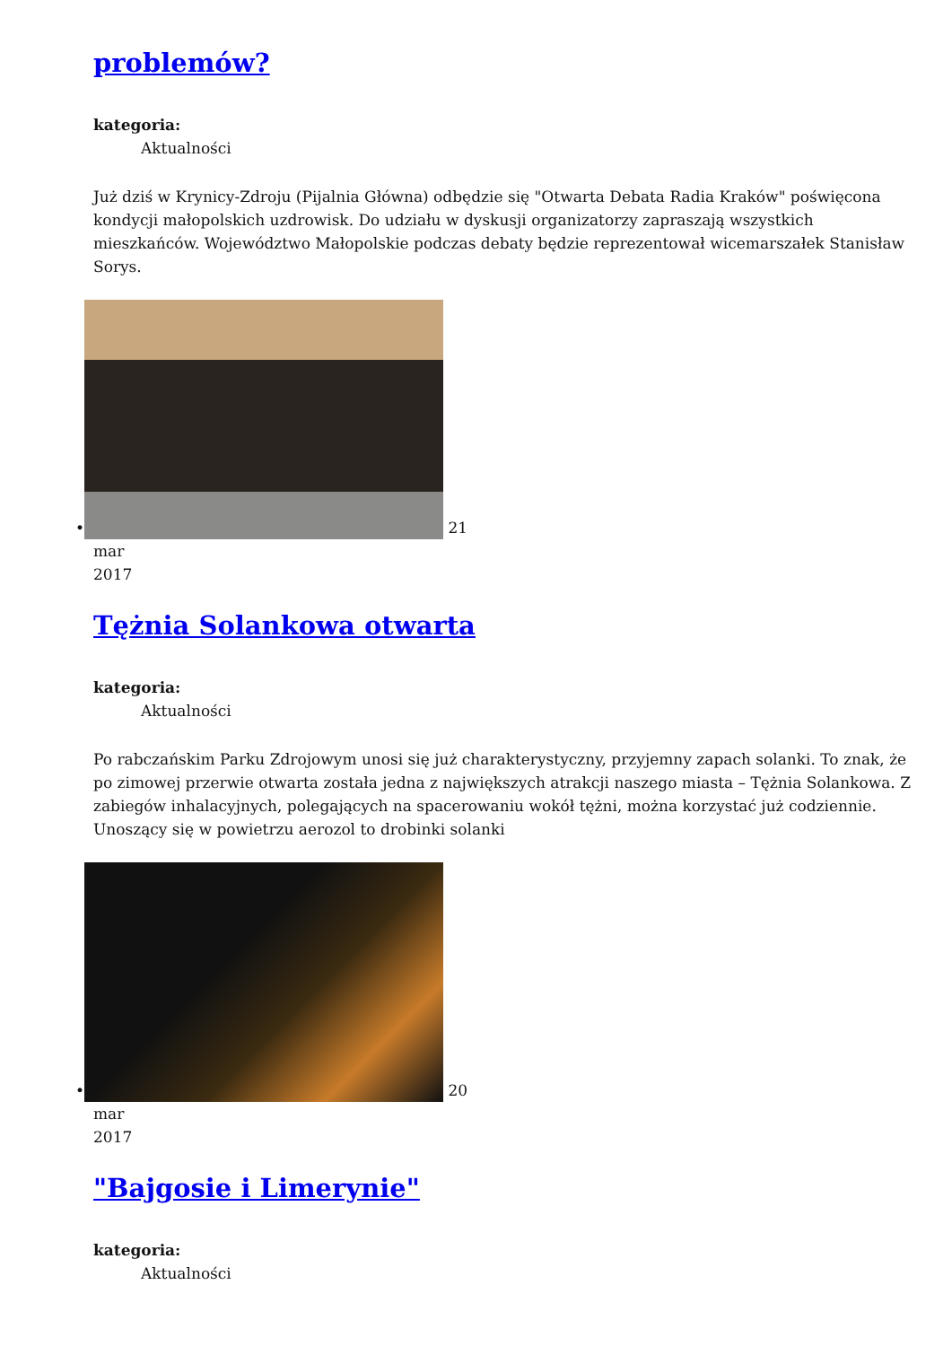problemów?
kategoria:
Aktualności
Już dziś w Krynicy-Zdroju (Pijalnia Główna) odbędzie się "Otwarta Debata Radia Kraków" poświęcona kondycji małopolskich uzdrowisk. Do udziału w dyskusji organizatorzy zapraszają wszystkich mieszkańców. Województwo Małopolskie podczas debaty będzie reprezentował wicemarszałek Stanisław Sorys.
• 21
mar
2017
Tężnia Solankowa otwarta
kategoria:
Aktualności
Po rabczańskim Parku Zdrojowym unosi się już charakterystyczny, przyjemny zapach solanki. To znak, że po zimowej przerwie otwarta została jedna z największych atrakcji naszego miasta – Tężnia Solankowa. Z zabiegów inhalacyjnych, polegających na spacerowaniu wokół tężni, można korzystać już codziennie. Unoszący się w powietrzu aerozol to drobinki solanki
• 20
mar
2017
"Bajgosie i Limerynie"
kategoria:
Aktualności